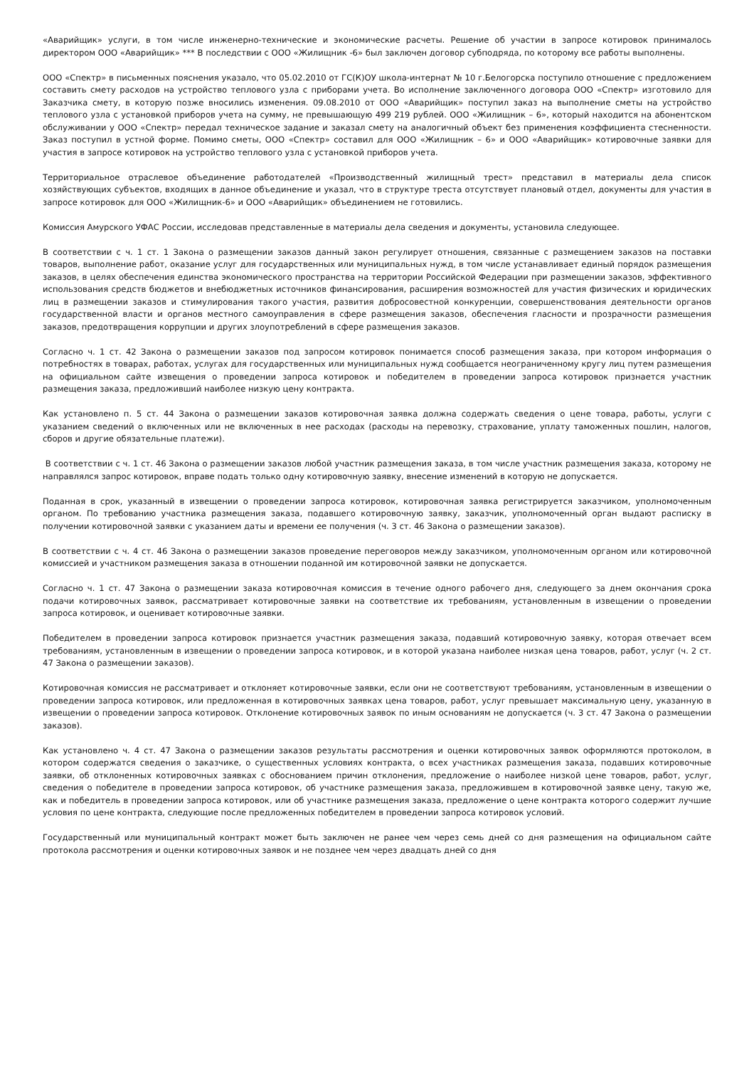«Аварийщик» услуги, в том числе инженерно-технические и экономические расчеты. Решение об участии в запросе котировок принималось директором ООО «Аварийщик» *** В последствии с ООО «Жилищник -6» был заключен договор субподряда, по которому все работы выполнены.
ООО «Спектр» в письменных пояснения указало, что 05.02.2010 от ГС(К)ОУ школа-интернат № 10 г.Белогорска поступило отношение с предложением составить смету расходов на устройство теплового узла с приборами учета. Во исполнение заключенного договора ООО «Спектр» изготовило для Заказчика смету, в которую позже вносились изменения. 09.08.2010 от ООО «Аварийщик» поступил заказ на выполнение сметы на устройство теплового узла с установкой приборов учета на сумму, не превышающую 499 219 рублей. ООО «Жилищник – 6», который находится на абонентском обслуживании у ООО «Спектр» передал техническое задание и заказал смету на аналогичный объект без применения коэффициента стесненности. Заказ поступил в устной форме. Помимо сметы, ООО «Спектр» составил для ООО «Жилищник – 6» и ООО «Аварийщик» котировочные заявки для участия в запросе котировок на устройство теплового узла с установкой приборов учета.
Территориальное отраслевое объединение работодателей «Производственный жилищный трест» представил в материалы дела список хозяйствующих субъектов, входящих в данное объединение и указал, что в структуре треста отсутствует плановый отдел, документы для участия в запросе котировок для ООО «Жилищник-6» и ООО «Аварийщик» объединением не готовились.
Комиссия Амурского УФАС России, исследовав представленные в материалы дела сведения и документы, установила следующее.
В соответствии с ч. 1 ст. 1 Закона о размещении заказов данный закон регулирует отношения, связанные с размещением заказов на поставки товаров, выполнение работ, оказание услуг для государственных или муниципальных нужд, в том числе устанавливает единый порядок размещения заказов, в целях обеспечения единства экономического пространства на территории Российской Федерации при размещении заказов, эффективного использования средств бюджетов и внебюджетных источников финансирования, расширения возможностей для участия физических и юридических лиц в размещении заказов и стимулирования такого участия, развития добросовестной конкуренции, совершенствования деятельности органов государственной власти и органов местного самоуправления в сфере размещения заказов, обеспечения гласности и прозрачности размещения заказов, предотвращения коррупции и других злоупотреблений в сфере размещения заказов.
Согласно ч. 1 ст. 42 Закона о размещении заказов под запросом котировок понимается способ размещения заказа, при котором информация о потребностях в товарах, работах, услугах для государственных или муниципальных нужд сообщается неограниченному кругу лиц путем размещения на официальном сайте извещения о проведении запроса котировок и победителем в проведении запроса котировок признается участник размещения заказа, предложивший наиболее низкую цену контракта.
Как установлено п. 5 ст. 44 Закона о размещении заказов котировочная заявка должна содержать сведения о цене товара, работы, услуги с указанием сведений о включенных или не включенных в нее расходах (расходы на перевозку, страхование, уплату таможенных пошлин, налогов, сборов и другие обязательные платежи).
В соответствии с ч. 1 ст. 46 Закона о размещении заказов любой участник размещения заказа, в том числе участник размещения заказа, которому не направлялся запрос котировок, вправе подать только одну котировочную заявку, внесение изменений в которую не допускается.
Поданная в срок, указанный в извещении о проведении запроса котировок, котировочная заявка регистрируется заказчиком, уполномоченным органом. По требованию участника размещения заказа, подавшего котировочную заявку, заказчик, уполномоченный орган выдают расписку в получении котировочной заявки с указанием даты и времени ее получения (ч. 3 ст. 46 Закона о размещении заказов).
В соответствии с ч. 4 ст. 46 Закона о размещении заказов проведение переговоров между заказчиком, уполномоченным органом или котировочной комиссией и участником размещения заказа в отношении поданной им котировочной заявки не допускается.
Согласно ч. 1 ст. 47 Закона о размещении заказа котировочная комиссия в течение одного рабочего дня, следующего за днем окончания срока подачи котировочных заявок, рассматривает котировочные заявки на соответствие их требованиям, установленным в извещении о проведении запроса котировок, и оценивает котировочные заявки.
Победителем в проведении запроса котировок признается участник размещения заказа, подавший котировочную заявку, которая отвечает всем требованиям, установленным в извещении о проведении запроса котировок, и в которой указана наиболее низкая цена товаров, работ, услуг (ч. 2 ст. 47 Закона о размещении заказов).
Котировочная комиссия не рассматривает и отклоняет котировочные заявки, если они не соответствуют требованиям, установленным в извещении о проведении запроса котировок, или предложенная в котировочных заявках цена товаров, работ, услуг превышает максимальную цену, указанную в извещении о проведении запроса котировок. Отклонение котировочных заявок по иным основаниям не допускается (ч. 3 ст. 47 Закона о размещении заказов).
Как установлено ч. 4 ст. 47 Закона о размещении заказов результаты рассмотрения и оценки котировочных заявок оформляются протоколом, в котором содержатся сведения о заказчике, о существенных условиях контракта, о всех участниках размещения заказа, подавших котировочные заявки, об отклоненных котировочных заявках с обоснованием причин отклонения, предложение о наиболее низкой цене товаров, работ, услуг, сведения о победителе в проведении запроса котировок, об участнике размещения заказа, предложившем в котировочной заявке цену, такую же, как и победитель в проведении запроса котировок, или об участнике размещения заказа, предложение о цене контракта которого содержит лучшие условия по цене контракта, следующие после предложенных победителем в проведении запроса котировок условий.
Государственный или муниципальный контракт может быть заключен не ранее чем через семь дней со дня размещения на официальном сайте протокола рассмотрения и оценки котировочных заявок и не позднее чем через двадцать дней со дня